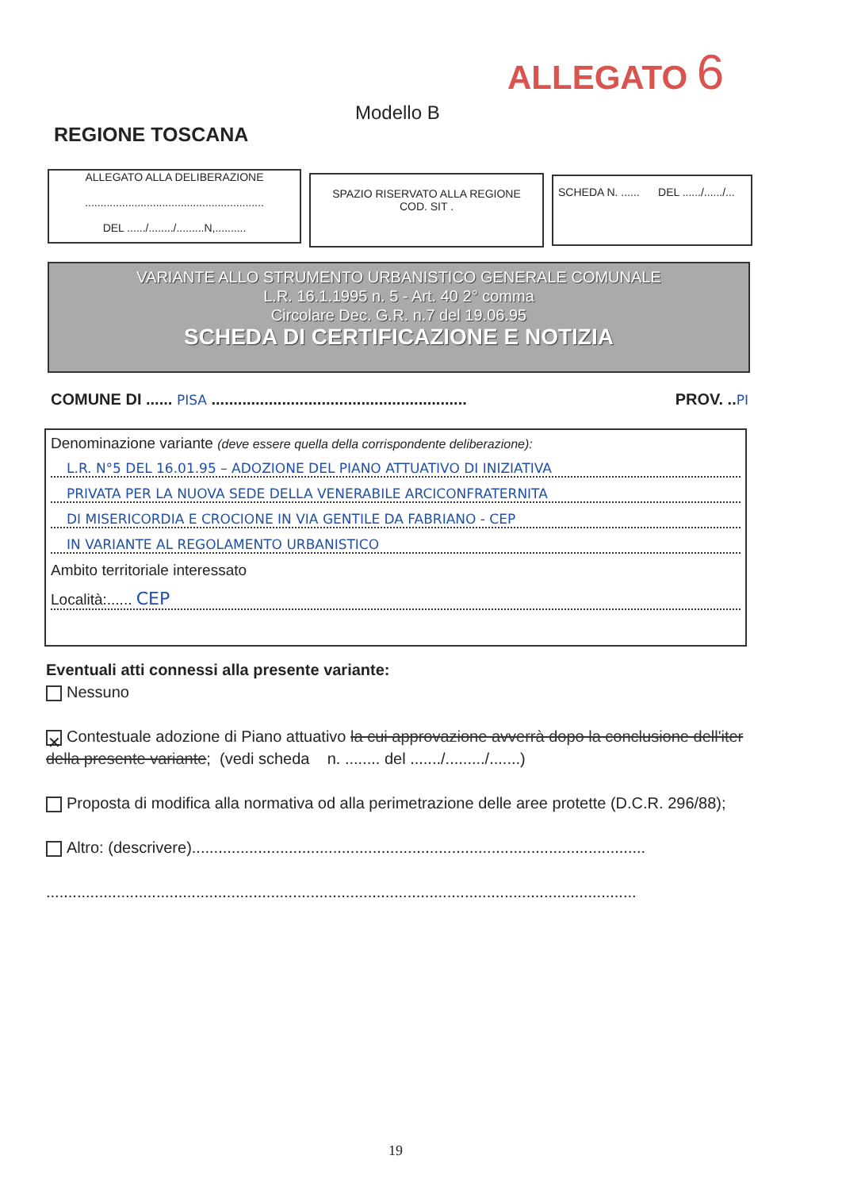ALLEGATO 6
Modello B
REGIONE TOSCANA
ALLEGATO ALLA DELIBERAZIONE
..........................................................
DEL ....../......../.........N,..........
SPAZIO RISERVATO ALLA REGIONE
COD. SIT .
SCHEDA N. ...... DEL ....../....../...
VARIANTE ALLO STRUMENTO URBANISTICO GENERALE COMUNALE
L.R. 16.1.1995 n. 5 - Art. 40 2° comma
Circolare Dec. G.R. n.7 del 19.06.95
SCHEDA DI CERTIFICAZIONE E NOTIZIA
COMUNE DI ...... PISA ..........................................................
PROV. ..PI
Denominazione variante (deve essere quella della corrispondente deliberazione):
L.R. N°5 DEL 16.01.95 – ADOZIONE DEL PIANO ATTUATIVO DI INIZIATIVA
PRIVATA PER LA NUOVA SEDE DELLA VENERABILE ARCICONFRATERNITA
DI MISERICORDIA E CROCIONE IN VIA GENTILE DA FABRIANO - CEP
IN VARIANTE AL REGOLAMENTO URBANISTICO
Ambito territoriale interessato
Località:...... CEP
Eventuali atti connessi alla presente variante:
Nessuno
✕ Contestuale adozione di Piano attuativo la cui approvazione avverrà dopo la conclusione dell'iter della presente variante; (vedi scheda n. ........ del ......./........./.......)
Proposta di modifica alla normativa od alla perimetrazione delle aree protette (D.C.R. 296/88);
Altro: (descrivere).......................................................................................................
......................................................................................................................................
19